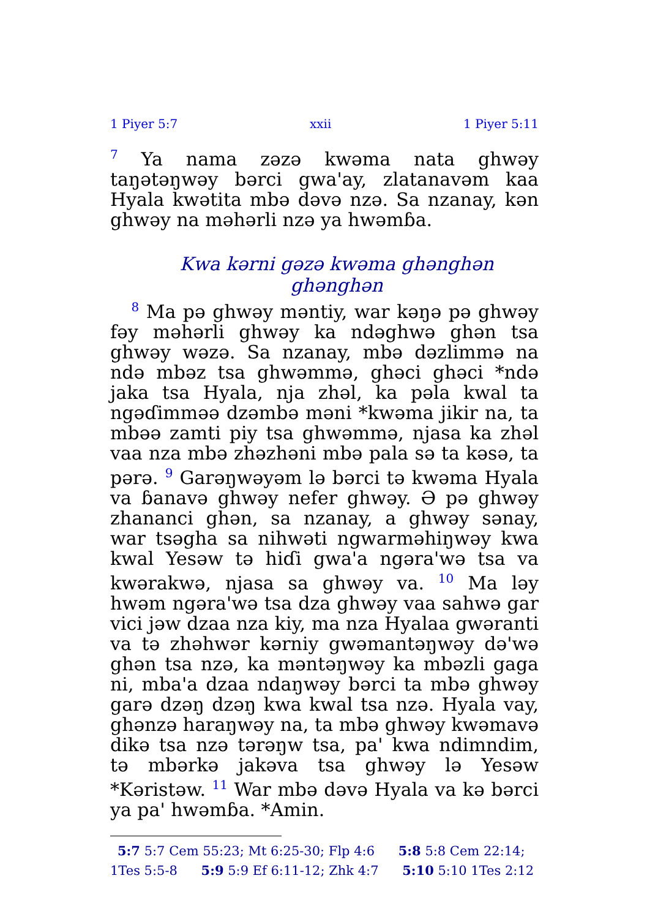1 Piyer 5:7 xxii 1 Piyer 5:11
<sup>7</sup> Ya nama zəzə kwəma nata ghwəy taŋətəŋwəy bərci gwa'ay, zlatanavəm kaa Hyala kwətita mbə dəvə nzə. Sa nzanay, kən ghwəy na məhərli nzə ya hwəmɓa.
Kwa kərni gəzə kwəma ghənghən ghənghən
<sup>8</sup> Ma pə ghwəy məntiy, war kəŋə pə ghwəy fəy məhərli ghwəy ka ndəghwə ghən tsa ghwəy wəzə. Sa nzanay, mbə dəzlimmə na ndə mbəz tsa ghwəmmə, ghəci ghəci *ndə jaka tsa Hyala, nja zhəl, ka pəla kwal ta ngəɗimməə dzəmbə məni *kwəma jikir na, ta mbəə zamti piy tsa ghwəmmə, njasa ka zhəl vaa nza mbə zhəzhəni mbə pala sə ta kəsə, ta pərə. <sup>9</sup> Garəŋwəyəm lə bərci tə kwəma Hyala va ɓanavə ghwəy nefer ghwəy. Ə pə ghwəy zhananci ghən, sa nzanay, a ghwəy sənay, war tsəgha sa nihwəti ngwarməhiŋwəy kwa kwal Yesəw tə hiɗi gwa'a ngəra'wə tsa va kwərakwə, njasa sa ghwəy va. <sup>10</sup> Ma ləy hwəm ngəra'wə tsa dza ghwəy vaa sahwə gar vici jəw dzaa nza kiy, ma nza Hyalaa gwəranti va tə zhəhwər kərniy gwəmantəŋwəy də'wə ghən tsa nzə, ka məntəŋwəy ka mbəzli gaga ni, mba'a dzaa ndaŋwəy bərci ta mbə ghwəy garə dzəŋ dzəŋ kwa kwal tsa nzə. Hyala vay, ghənzə haraŋwəy na, ta mbə ghwəy kwəmavə dikə tsa nzə tərəŋw tsa, pa' kwa ndimndim, tə mbərkə jakəva tsa ghwəy lə Yesəw *Kəristəw. <sup>11</sup> War mbə dəvə Hyala va kə bərci ya pa' hwəmɓa. *Amin.
5:7 5:7 Cem 55:23; Mt 6:25-30; Flp 4:6 5:8 5:8 Cem 22:14; 1Tes 5:5-8 5:9 5:9 Ef 6:11-12; Zhk 4:7 5:10 5:10 1Tes 2:12